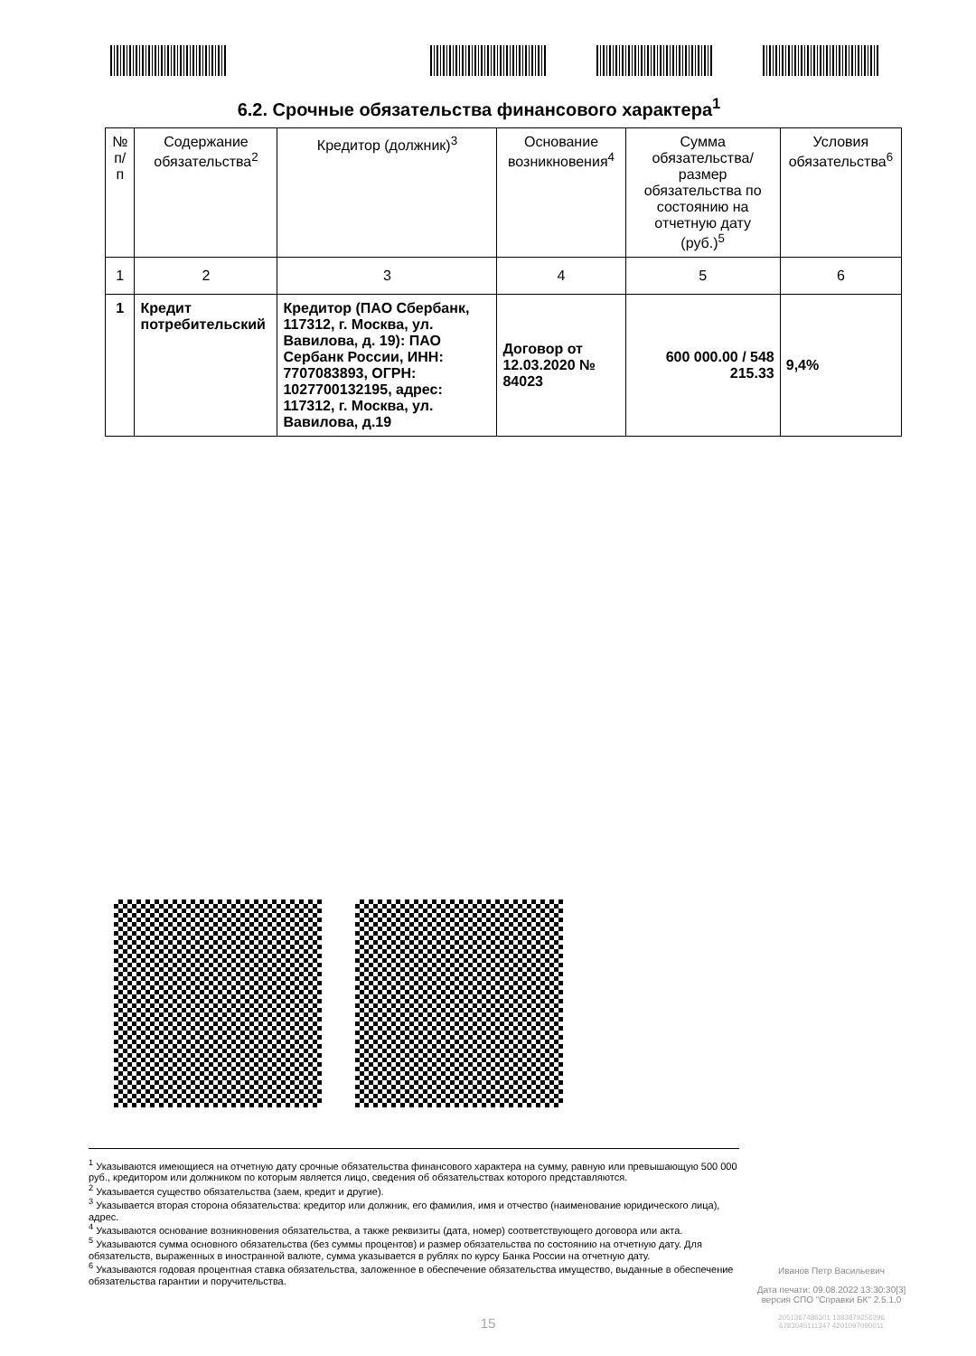6.2. Срочные обязательства финансового характера<sup>1</sup>
| № п/п | Содержание обязательства<sup>2</sup> | Кредитор (должник)<sup>3</sup> | Основание возникновения<sup>4</sup> | Сумма обязательства/ размер обязательства по состоянию на отчетную дату (руб.)<sup>5</sup> | Условия обязательства<sup>6</sup> |
| --- | --- | --- | --- | --- | --- |
| 1 | 2 | 3 | 4 | 5 | 6 |
| 1 | Кредит потребительский | Кредитор (ПАО Сбербанк, 117312, г. Москва, ул. Вавилова, д. 19): ПАО Сербанк России, ИНН: 7707083893, ОГРН: 1027700132195, адрес: 117312, г. Москва, ул. Вавилова, д.19 | Договор от 12.03.2020 № 84023 | 600 000.00 / 548 215.33 | 9,4% |
<sup>1</sup> Указываются имеющиеся на отчетную дату срочные обязательства финансового характера на сумму, равную или превышающую 500 000 руб., кредитором или должником по которым является лицо, сведения об обязательствах которого представляются.
<sup>2</sup> Указывается существо обязательства (заем, кредит и другие).
<sup>3</sup> Указывается вторая сторона обязательства: кредитор или должник, его фамилия, имя и отчество (наименование юридического лица), адрес.
<sup>4</sup> Указываются основание возникновения обязательства, а также реквизиты (дата, номер) соответствующего договора или акта.
<sup>5</sup> Указываются сумма основного обязательства (без суммы процентов) и размер обязательства по состоянию на отчетную дату. Для обязательств, выраженных в иностранной валюте, сумма указывается в рублях по курсу Банка России на отчетную дату.
<sup>6</sup> Указываются годовая процентная ставка обязательства, заложенное в обеспечение обязательства имущество, выданные в обеспечение обязательства гарантии и поручительства.
Иванов Петр Васильевич
Дата печати: 09.08.2022 13:30:30[3]
версия СПО "Справки БК" 2.5.1.0
2051367486301 1383879256396
6783045111347 4201097090011
15